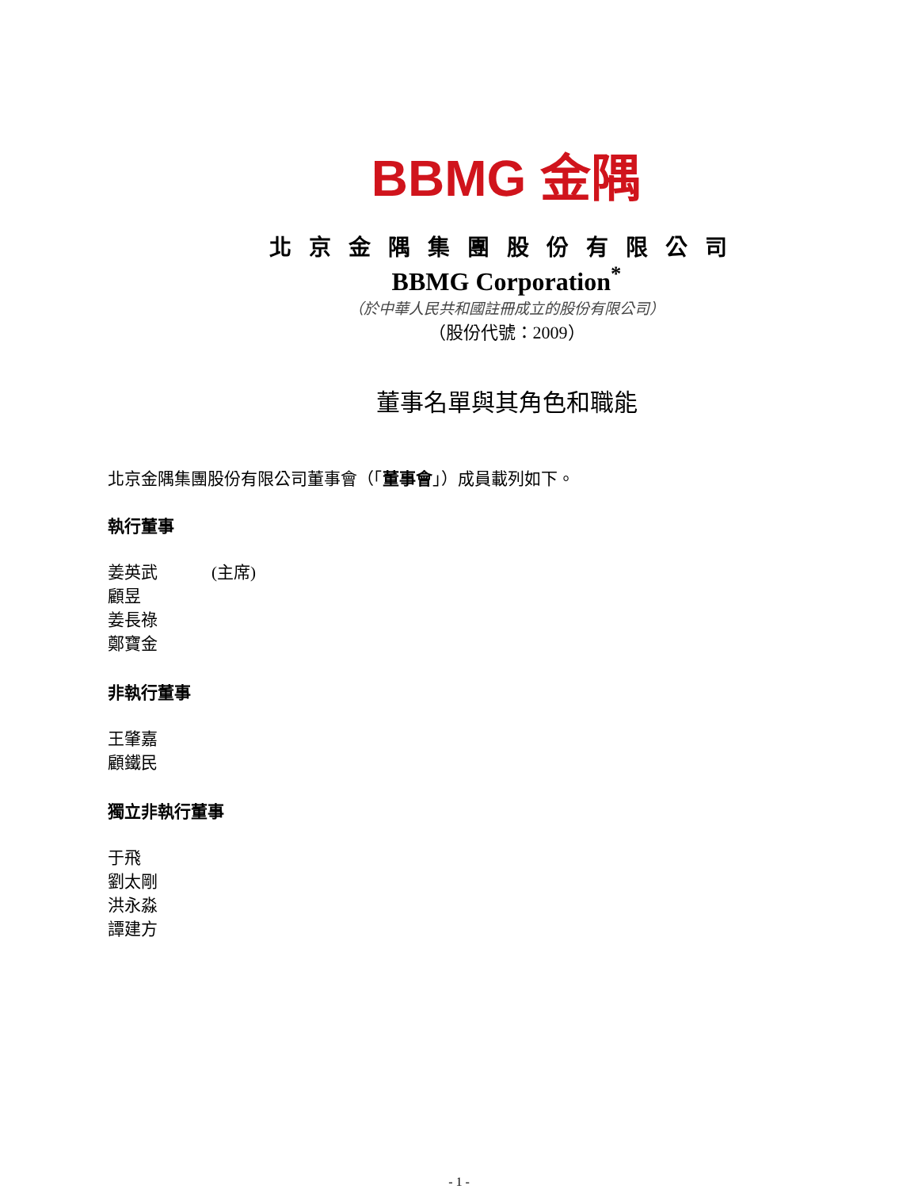BBMG 金隅
北京金隅集團股份有限公司
BBMG Corporation<sup>*</sup>
（於中華人民共和國註冊成立的股份有限公司）
（股份代號：2009）
董事名單與其角色和職能
北京金隅集團股份有限公司董事會（「董事會」）成員載列如下。
執行董事
姜英武 (主席)
顧昱
姜長祿
鄭寶金
非執行董事
王肇嘉
顧鐵民
獨立非執行董事
于飛
劉太剛
洪永淼
譚建方
- 1 -